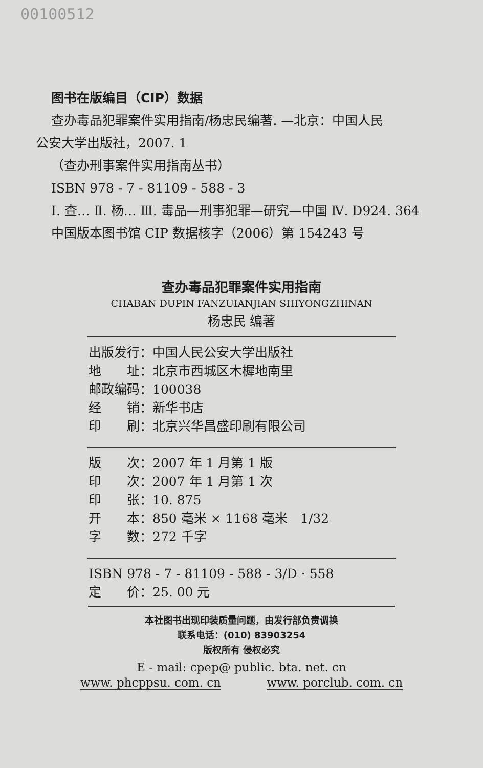00100512
图书在版编目（CIP）数据
查办毒品犯罪案件实用指南/杨忠民编著. —北京：中国人民
公安大学出版社，2007. 1
（查办刑事案件实用指南丛书）
ISBN 978 - 7 - 81109 - 588 - 3
Ⅰ. 查… Ⅱ. 杨… Ⅲ. 毒品—刑事犯罪—研究—中国 Ⅳ. D924. 364
中国版本图书馆 CIP 数据核字（2006）第 154243 号
查办毒品犯罪案件实用指南
CHABAN DUPIN FANZUIANJIAN SHIYONGZHINAN
杨忠民 编著
出版发行：中国人民公安大学出版社
地　　址：北京市西城区木樨地南里
邮政编码：100038
经　　销：新华书店
印　　刷：北京兴华昌盛印刷有限公司
版　　次：2007 年 1 月第 1 版
印　　次：2007 年 1 月第 1 次
印　　张：10. 875
开　　本：850 毫米 × 1168 毫米　1/32
字　　数：272 千字
ISBN 978 - 7 - 81109 - 588 - 3/D · 558
定　　价：25. 00 元
本社图书出现印装质量问题，由发行部负责调换
联系电话：(010) 83903254
版权所有 侵权必究
E - mail: cpep@ public. bta. net. cn
www. phcppsu. com. cn www. porclub. com. cn